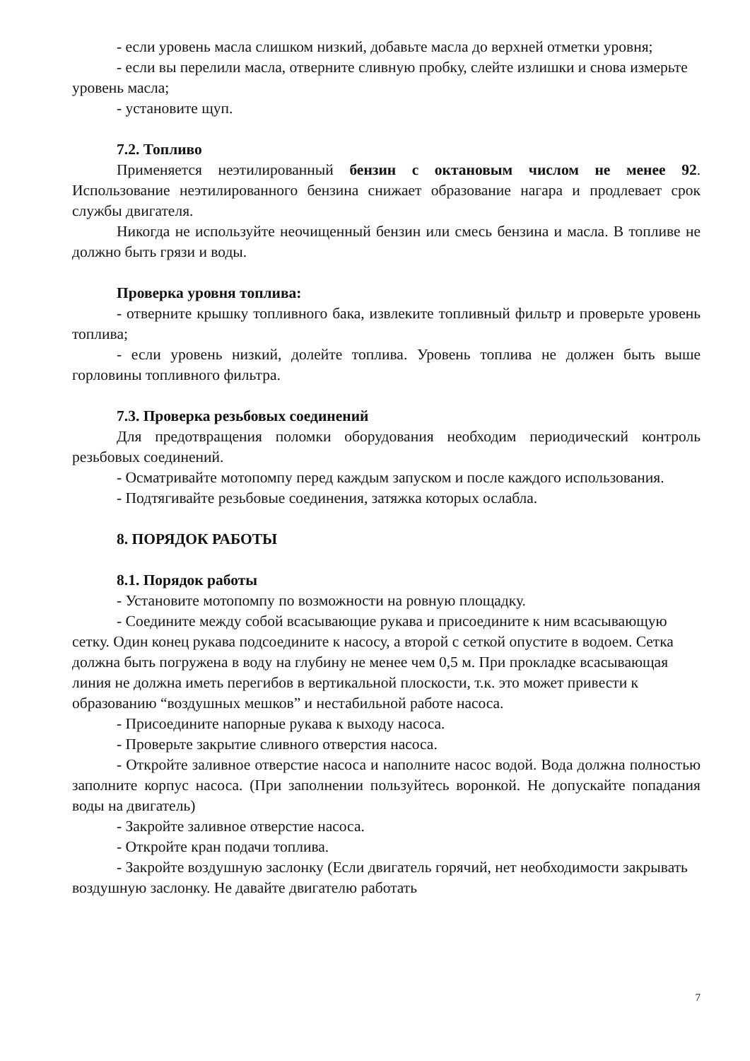- если уровень масла слишком низкий, добавьте масла до верхней отметки уровня;
- если вы перелили масла, отверните сливную пробку, слейте излишки и снова измерьте уровень масла;
- установите щуп.
7.2. Топливо
Применяется неэтилированный бензин с октановым числом не менее 92. Использование неэтилированного бензина снижает образование нагара и продлевает срок службы двигателя.
Никогда не используйте неочищенный бензин или смесь бензина и масла. В топливе не должно быть грязи и воды.
Проверка уровня топлива:
- отверните крышку топливного бака, извлеките топливный фильтр и проверьте уровень топлива;
- если уровень низкий, долейте топлива. Уровень топлива не должен быть выше горловины топливного фильтра.
7.3. Проверка резьбовых соединений
Для предотвращения поломки оборудования необходим периодический контроль резьбовых соединений.
- Осматривайте мотопомпу перед каждым запуском и после каждого использования.
- Подтягивайте резьбовые соединения, затяжка которых ослабла.
8. ПОРЯДОК РАБОТЫ
8.1. Порядок работы
- Установите мотопомпу по возможности на ровную площадку.
- Соедините между собой всасывающие рукава и присоедините к ним всасывающую сетку. Один конец рукава подсоедините к насосу, а второй с сеткой опустите в водоем. Сетка должна быть погружена в воду на глубину не менее чем 0,5 м. При прокладке всасывающая линия не должна иметь перегибов в вертикальной плоскости, т.к. это может привести к образованию “воздушных мешков” и нестабильной работе насоса.
- Присоедините напорные рукава к выходу насоса.
- Проверьте закрытие сливного отверстия насоса.
- Откройте заливное отверстие насоса и наполните насос водой. Вода должна полностью заполните корпус насоса. (При заполнении пользуйтесь воронкой. Не допускайте попадания воды на двигатель)
- Закройте заливное отверстие насоса.
- Откройте кран подачи топлива.
- Закройте воздушную заслонку (Если двигатель горячий, нет необходимости закрывать воздушную заслонку. Не давайте двигателю работать
7